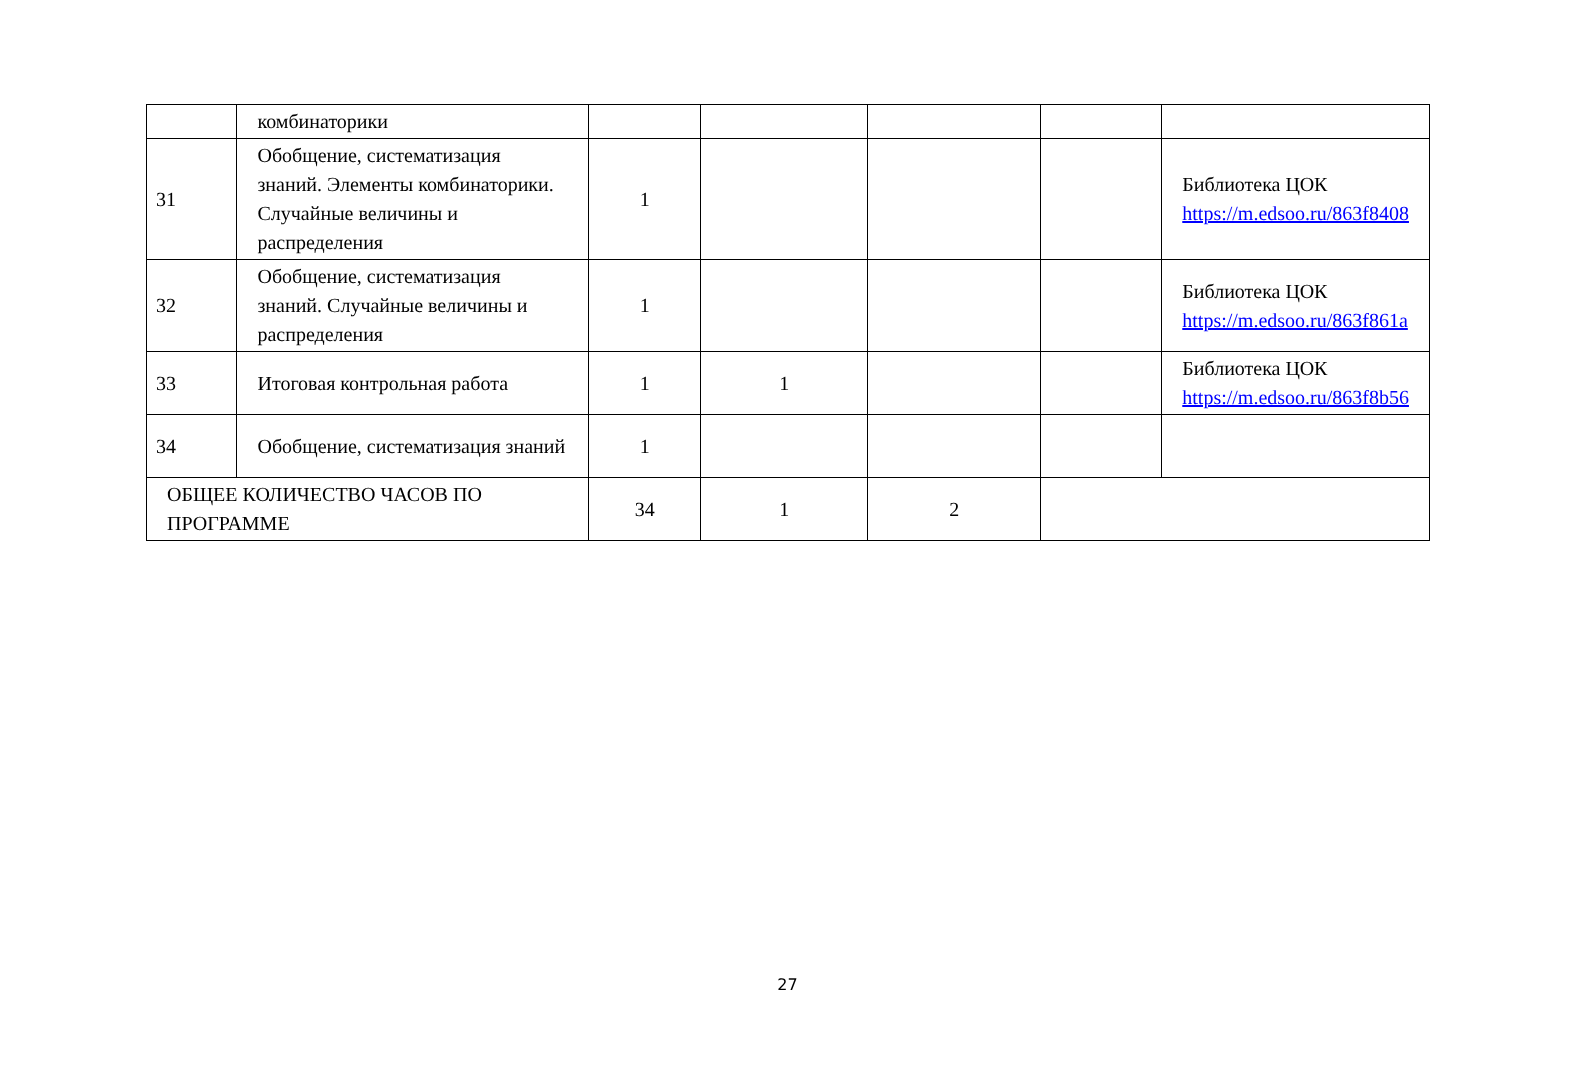| | комбинаторики | | | | | |
| 31 | Обобщение, систематизация знаний. Элементы комбинаторики. Случайные величины и распределения | 1 | | | | Библиотека ЦОК https://m.edsoo.ru/863f8408 |
| 32 | Обобщение, систематизация знаний. Случайные величины и распределения | 1 | | | | Библиотека ЦОК https://m.edsoo.ru/863f861a |
| 33 | Итоговая контрольная работа | 1 | 1 | | | Библиотека ЦОК https://m.edsoo.ru/863f8b56 |
| 34 | Обобщение, систематизация знаний | 1 | | | | |
| ОБЩЕЕ КОЛИЧЕСТВО ЧАСОВ ПО ПРОГРАММЕ | | 34 | 1 | 2 | | |
27